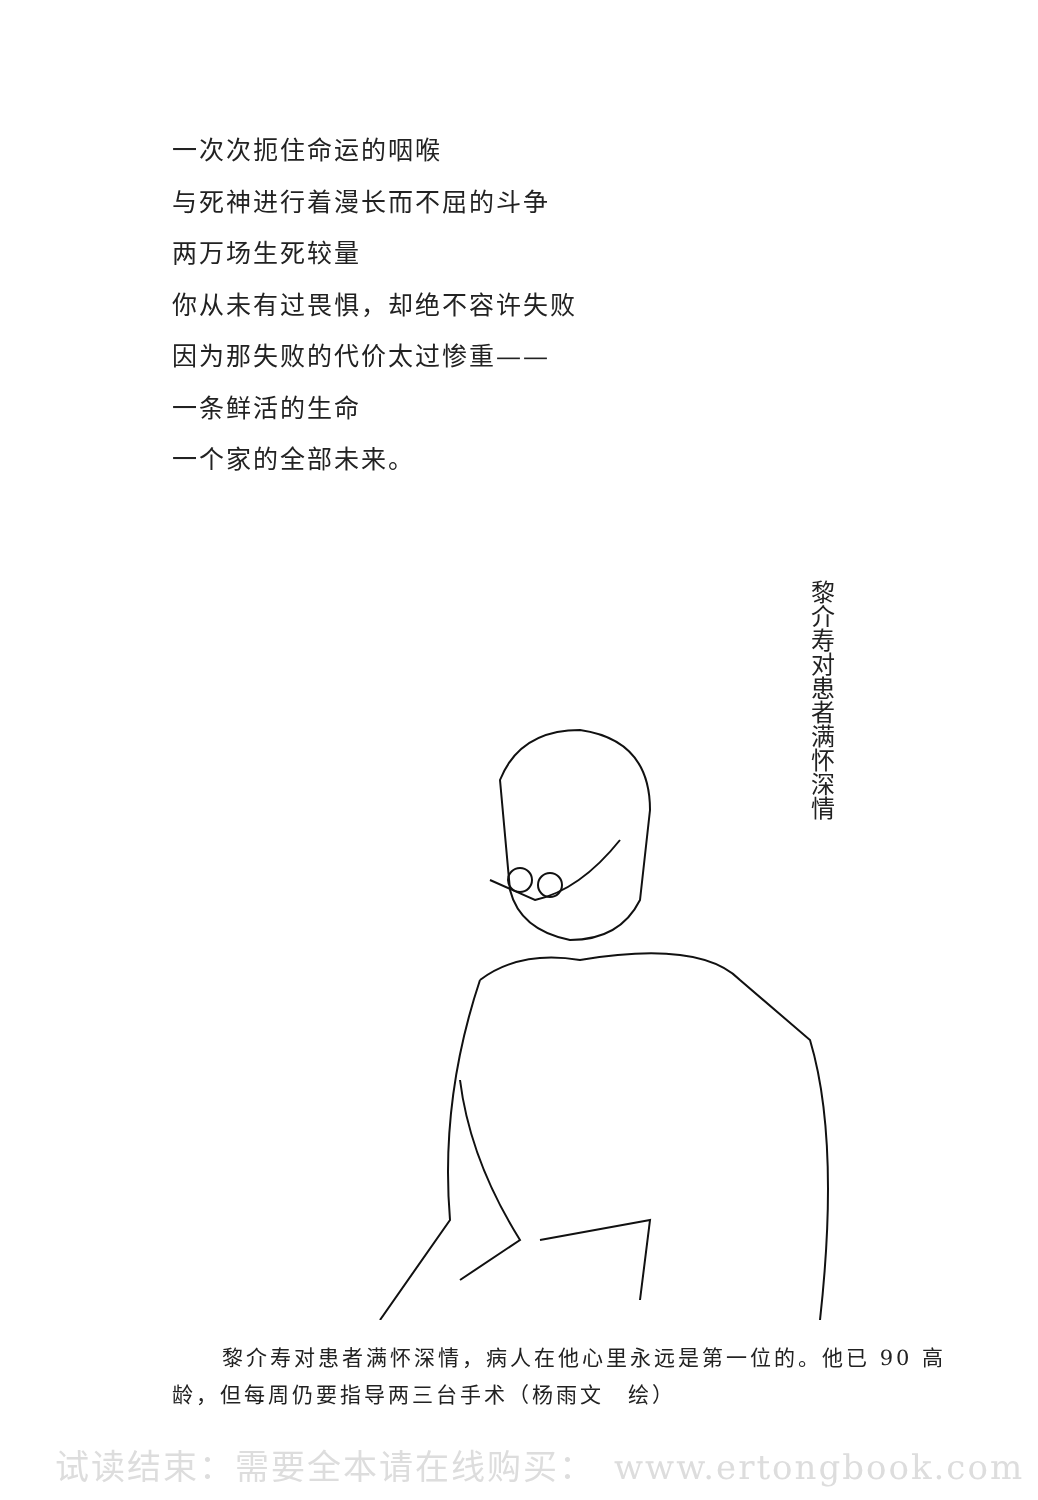一次次扼住命运的咽喉
与死神进行着漫长而不屈的斗争
两万场生死较量
你从未有过畏惧，却绝不容许失败
因为那失败的代价太过惨重——
一条鲜活的生命
一个家的全部未来。
黎介寿对患者满怀深情
黎介寿对患者满怀深情，病人在他心里永远是第一位的。他已 90 高龄，但每周仍要指导两三台手术（杨雨文　绘）
试读结束：需要全本请在线购买：　www.ertongbook.com